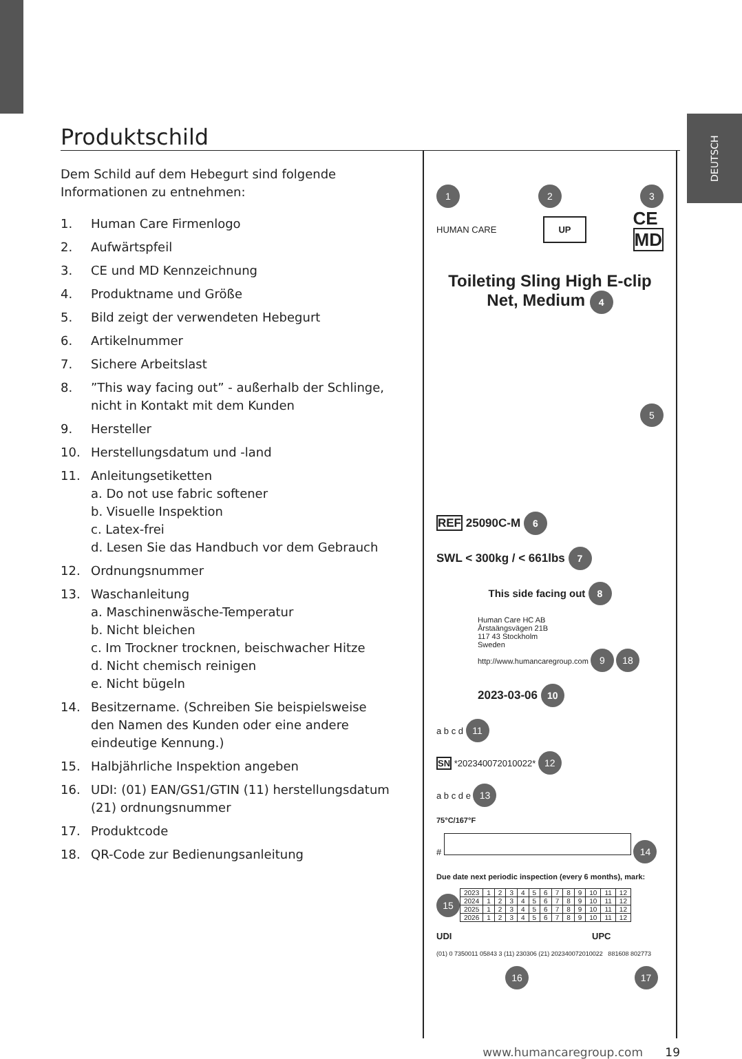DEUTSCH
Produktschild
Dem Schild auf dem Hebegurt sind folgende Informationen zu entnehmen:
1. Human Care Firmenlogo
2. Aufwärtspfeil
3. CE und MD Kennzeichnung
4. Produktname und Größe
5. Bild zeigt der verwendeten Hebegurt
6. Artikelnummer
7. Sichere Arbeitslast
8.”This way facing out” - außerhalb der Schlinge, nicht in Kontakt mit dem Kunden
9. Hersteller
10. Herstellungsdatum und -land
11. Anleitungsetiketten
a. Do not use fabric softener
b. Visuelle Inspektion
c. Latex-frei
d. Lesen Sie das Handbuch vor dem Gebrauch
12. Ordnungsnummer
13. Waschanleitung
a. Maschinenwäsche-Temperatur
b. Nicht bleichen
c. Im Trockner trocknen, beischwacher Hitze
d. Nicht chemisch reinigen
e. Nicht bügeln
14. Besitzername. (Schreiben Sie beispielsweise den Namen des Kunden oder eine andere eindeutige Kennung.)
15. Halbjährliche Inspektion angeben
16. UDI: (01) EAN/GS1/GTIN (11) herstellungsdatum (21) ordnungsnummer
17. Produktcode
18. QR-Code zur Bedienungsanleitung
1 2 3
HUMAN CARE UP CE
MD
Toileting Sling High E-clip
Net, Medium 4
5
REF 25090C-M 6
SWL < 300kg / < 661lbs 7
This side facing out 8
Human Care HC AB
Årstaängsvägen 21B
117 43 Stockholm
Sweden
http://www.humancaregroup.com 9 18
2023-03-06 10
a b c d 11
SN *202340072010022* 12
a b c d e 13
75°C/167°F
# 14
Due date next periodic inspection (every 6 months), mark:
15
| 2023 | 1 | 2 | 3 | 4 | 5 | 6 | 7 | 8 | 9 | 10 | 11 | 12 |
| 2024 | 1 | 2 | 3 | 4 | 5 | 6 | 7 | 8 | 9 | 10 | 11 | 12 |
| 2025 | 1 | 2 | 3 | 4 | 5 | 6 | 7 | 8 | 9 | 10 | 11 | 12 |
| 2026 | 1 | 2 | 3 | 4 | 5 | 6 | 7 | 8 | 9 | 10 | 11 | 12 |
UDI UPC
(01) 0 7350011 05843 3 (11) 230306 (21) 202340072010022 881608 802773
16 17
www.humancaregroup.com 19